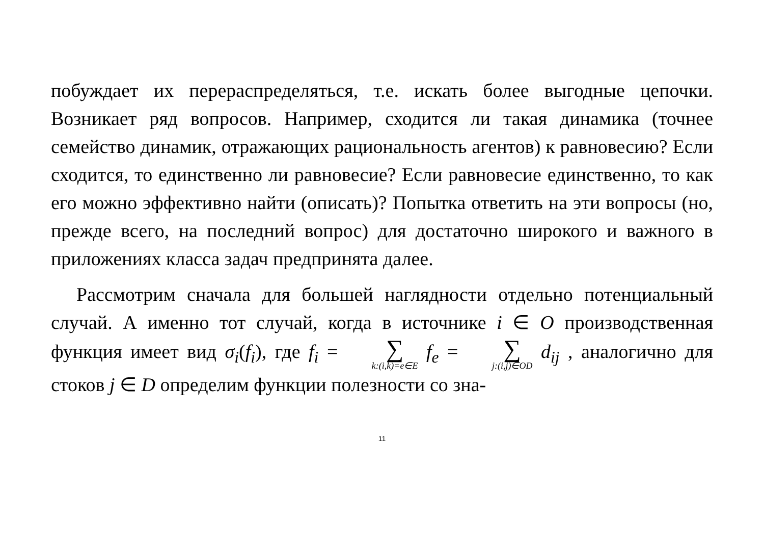побуждает их перераспределяться, т.е. искать более выгодные цепочки. Возникает ряд вопросов. Например, сходится ли такая динамика (точнее семейство динамик, отражающих рациональность агентов) к равновесию? Если сходится, то единственно ли равновесие? Если равновесие единственно, то как его можно эффективно найти (описать)? Попытка ответить на эти вопросы (но, прежде всего, на последний вопрос) для достаточно широкого и важного в приложениях класса задач предпринята далее.
Рассмотрим сначала для большей наглядности отдельно потенциальный случай. А именно тот случай, когда в источнике i ∈ O производственная функция имеет вид σ<sub>i</sub>(f<sub>i</sub>), где f<sub>i</sub> = ∑ k:(i,k)=e∈E f<sub>e</sub> = ∑ j:(i,j)∈OD d<sub>ij</sub> , аналогично для стоков j ∈ D определим функции полезности со зна-
11